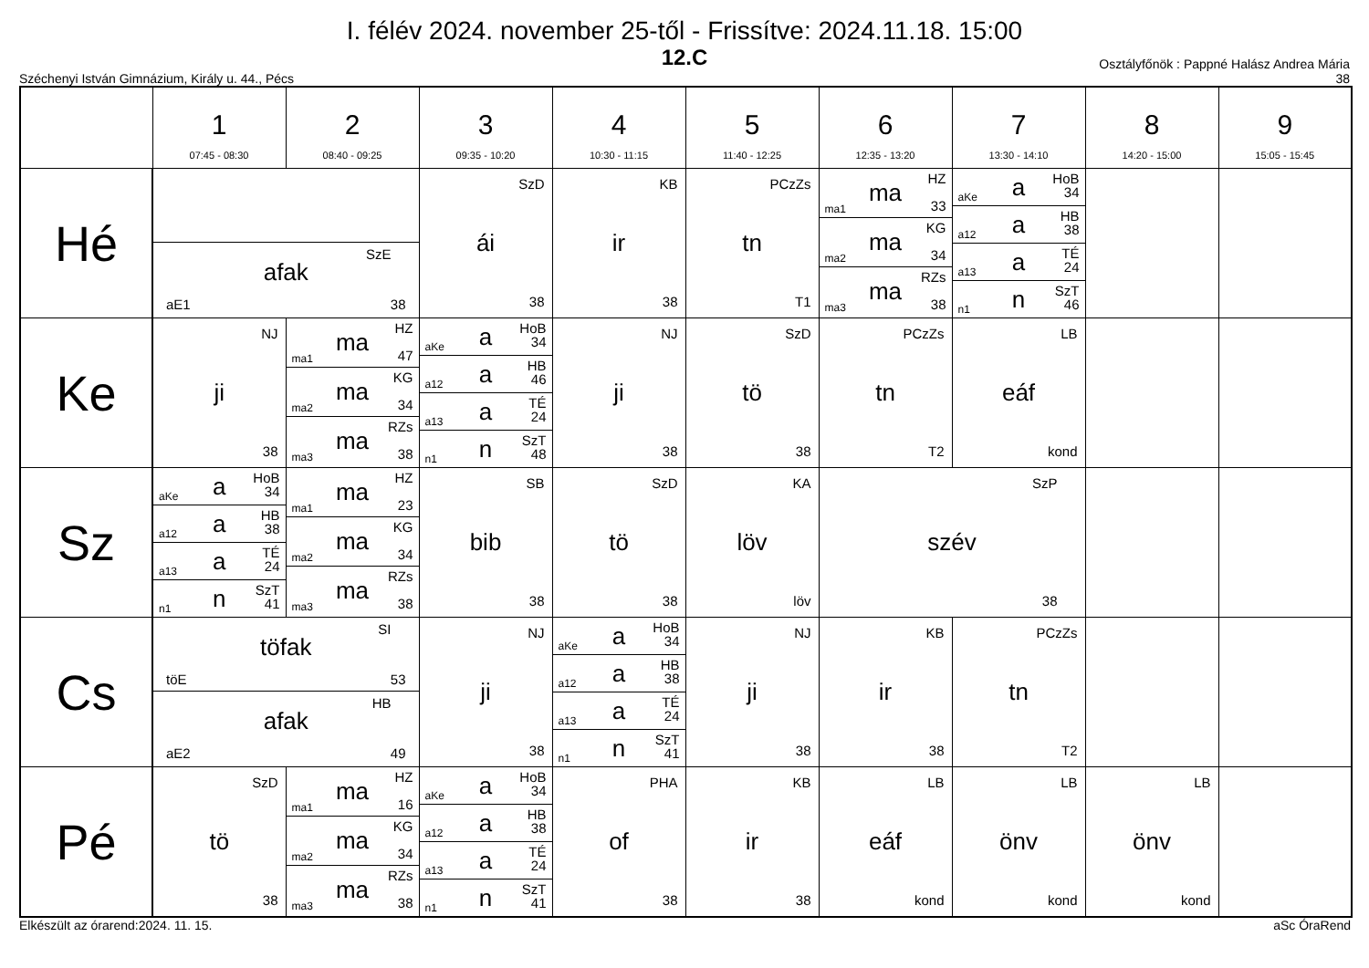I. félév 2024. november 25-től - Frissítve: 2024.11.18. 15:00
12.C
Széchenyi István Gimnázium, Király u. 44., Pécs
Osztályfőnök : Pappné Halász Andrea Mária
38
| | 1 07:45 - 08:30 | 2 08:40 - 09:25 | 3 09:35 - 10:20 | 4 10:30 - 11:15 | 5 11:40 - 12:25 | 6 12:35 - 13:20 | 7 13:30 - 14:10 | 8 14:20 - 15:00 | 9 15:05 - 15:45 |
| --- | --- | --- | --- | --- | --- | --- | --- | --- | --- |
| Hé | SzE afak aE1 38 | | SzD ái 38 | KB ir 38 | PCzZs tn T1 | ma1 ma HZ 33 ma2 ma KG 34 ma3 ma RZs 38 | aKe a HoB 34 a12 a HB 38 a13 a TÉ 24 n1 n SzT 46 | | |
| Ke | NJ ji 38 | ma1 ma HZ 47 ma2 ma KG 34 ma3 ma RZs 38 | aKe a HoB 34 a12 a HB 46 a13 a TÉ 24 n1 n SzT 48 | NJ ji 38 | SzD tö 38 | PCzZs tn T2 | LB eáf kond | | |
| Sz | aKe a HoB 34 a12 a HB 38 a13 a TÉ 24 n1 n SzT 41 | ma1 ma HZ 23 ma2 ma KG 34 ma3 ma RZs 38 | SB bib 38 | SzD tö 38 | KA löv löv | SzP szév 38 | | | |
| Cs | SI töfak töE 53 HB afak aE2 49 | | NJ ji 38 | aKe a HoB 34 a12 a HB 38 a13 a TÉ 24 n1 n SzT 41 | NJ ji 38 | KB ir 38 | PCzZs tn T2 | | |
| Pé | SzD tö 38 | ma1 ma HZ 16 ma2 ma KG 34 ma3 ma RZs 38 | aKe a HoB 34 a12 a HB 38 a13 a TÉ 24 n1 n SzT 41 | PHA of 38 | KB ir 38 | LB eáf kond | LB önv kond | LB önv kond | |
Elkészült az órarend:2024. 11. 15. aSc ÓraRend